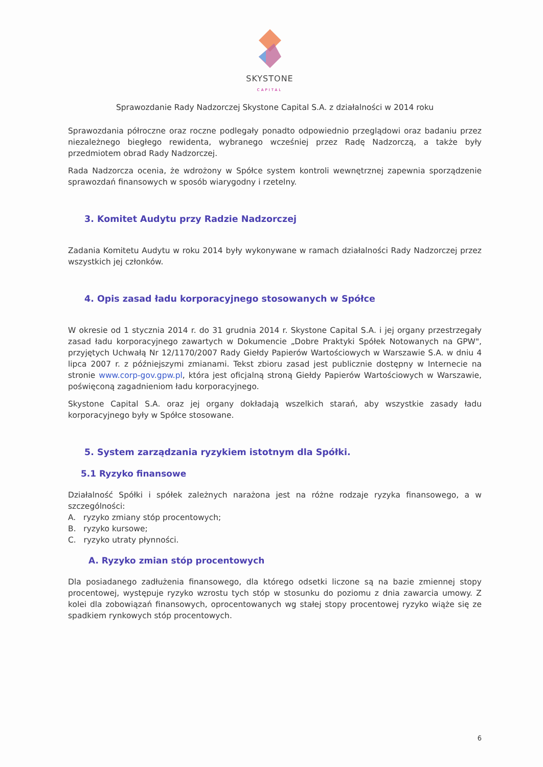SKYSTONE
CAPITAL
Sprawozdanie Rady Nadzorczej Skystone Capital S.A. z działalności w 2014 roku
Sprawozdania półroczne oraz roczne podlegały ponadto odpowiednio przeglądowi oraz badaniu przez niezależnego biegłego rewidenta, wybranego wcześniej przez Radę Nadzorczą, a także były przedmiotem obrad Rady Nadzorczej.
Rada Nadzorcza ocenia, że wdrożony w Spółce system kontroli wewnętrznej zapewnia sporządzenie sprawozdań finansowych w sposób wiarygodny i rzetelny.
3. Komitet Audytu przy Radzie Nadzorczej
Zadania Komitetu Audytu w roku 2014 były wykonywane w ramach działalności Rady Nadzorczej przez wszystkich jej członków.
4. Opis zasad ładu korporacyjnego stosowanych w Spółce
W okresie od 1 stycznia 2014 r. do 31 grudnia 2014 r. Skystone Capital S.A. i jej organy przestrzegały zasad ładu korporacyjnego zawartych w Dokumencie „Dobre Praktyki Spółek Notowanych na GPW", przyjętych Uchwałą Nr 12/1170/2007 Rady Giełdy Papierów Wartościowych w Warszawie S.A. w dniu 4 lipca 2007 r. z późniejszymi zmianami. Tekst zbioru zasad jest publicznie dostępny w Internecie na stronie www.corp-gov.gpw.pl, która jest oficjalną stroną Giełdy Papierów Wartościowych w Warszawie, poświęconą zagadnieniom ładu korporacyjnego.
Skystone Capital S.A. oraz jej organy dokładają wszelkich starań, aby wszystkie zasady ładu korporacyjnego były w Spółce stosowane.
5. System zarządzania ryzykiem istotnym dla Spółki.
5.1 Ryzyko finansowe
Działalność Spółki i spółek zależnych narażona jest na różne rodzaje ryzyka finansowego, a w szczególności:
A. ryzyko zmiany stóp procentowych;
B. ryzyko kursowe;
C. ryzyko utraty płynności.
A. Ryzyko zmian stóp procentowych
Dla posiadanego zadłużenia finansowego, dla którego odsetki liczone są na bazie zmiennej stopy procentowej, występuje ryzyko wzrostu tych stóp w stosunku do poziomu z dnia zawarcia umowy. Z kolei dla zobowiązań finansowych, oprocentowanych wg stałej stopy procentowej ryzyko wiąże się ze spadkiem rynkowych stóp procentowych.
6